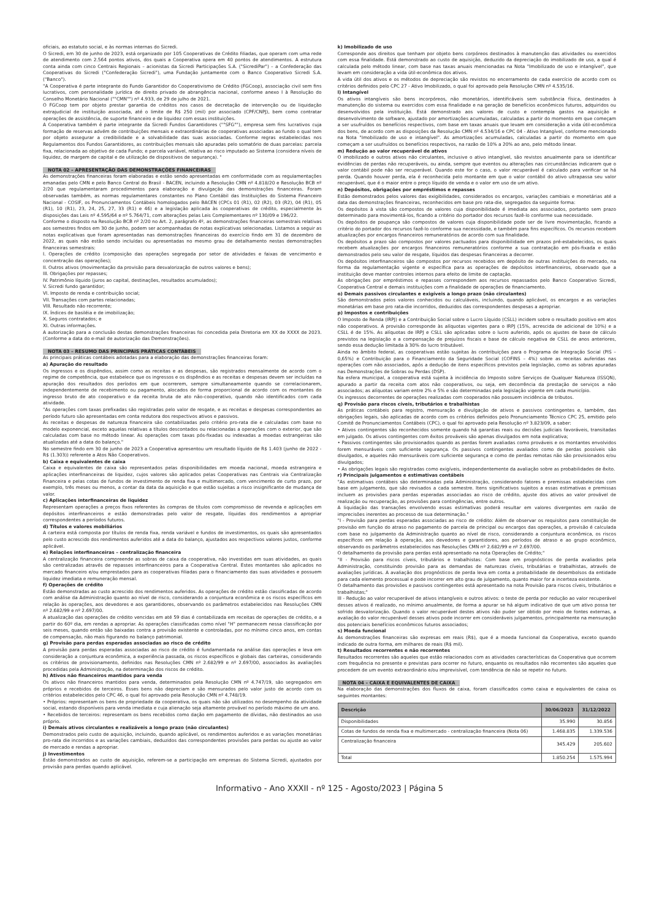oficiais, ao estatuto social, e às normas internas do Sicredi.
O Sicredi, em 30 de junho de 2023, está organizado por 105 Cooperativas de Crédito filiadas, que operam com uma rede de atendimento com 2.564 pontos ativos, dos quais a Cooperativa opera em 40 pontos de atendimentos. A estrutura conta ainda com cinco Centrais Regionais – acionistas da Sicredi Participações S.A. ("SicrediPar") – a Confederação das Cooperativas do Sicredi ("Confederação Sicredi"), uma Fundação juntamente com o Banco Cooperativo Sicredi S.A. ("Banco").
"A Cooperativa é parte integrante do Fundo Garantidor do Cooperativismo de Crédito (FGCoop), associação civil sem fins lucrativos, com personalidade jurídica de direito privado de abrangência nacional, conforme anexo I à Resolução do Conselho Monetário Nacional (""CMN"") nº 4.933, de 29 de julho de 2021.
O FGCoop tem por objeto prestar garantia de créditos nos casos de decretação de intervenção ou de liquidação extrajudicial de instituição associada, até o limite de R$ 250 (mil) por associado (CPF/CNPJ), bem como contratar operações de assistência, de suporte financeiro e de liquidez com essas instituições.
A Cooperativa também é parte integrante da Sicredi Fundos Garantidores (""SFG""), empresa sem fins lucrativos cuja formação de reservas advém de contribuições mensais e extraordinárias de cooperativas associadas ao fundo o qual tem por objeto assegurar a credibilidade e a solvabilidade das suas associadas. Conforme regras estabelecidas nos Regulamentos dos Fundos Garantidores, as contribuições mensais são apuradas pelo somatório de duas parcelas: parcela fixa, relacionada ao objetivo de cada Fundo; e parcela variável, relativa ao risco imputado ao Sistema (considera níveis de liquidez, de margem de capital e de utilização de dispositivos de segurança). "
NOTA 02 – APRESENTAÇÃO DAS DEMONSTRAÇÕES FINANCEIRAS
As demonstrações financeiras foram elaboradas e estão sendo apresentadas em conformidade com as regulamentações emanadas pelo CMN e pelo Banco Central do Brasil - BACEN, incluindo a Resolução CMN nº 4.818/20 e Resolução BCB nº 2/20 que regulamentaram procedimentos para elaboração e divulgação das demonstrações financeiras. Foram observadas também, as normas regulamentares constantes no Plano Contábil das Instituições do Sistema Financeiro Nacional - COSIF, os Pronunciamentos Contábeis homologados pelo BACEN (CPCs 01 (R1), 02 (R2), 03 (R2), 04 (R1), 05 (R1), 10 (R1), 23, 24, 25, 27, 33 (R1) e 46) e a legislação aplicada às cooperativas de crédito, especialmente às disposições das Leis nº 4.595/64 e nº 5.764/71, com alterações pelas Leis Complementares nº 130/09 e 196/22.
Conforme o disposto na Resolução BCB nº 2/20 no Art. 2, parágrafo 4º, as demonstrações financeiras semestrais relativas aos semestres findos em 30 de junho, podem ser acompanhadas de notas explicativas selecionadas. Listamos a seguir as notas explicativas que foram apresentadas nas demonstrações financeiras do exercício findo em 31 de dezembro de 2022, as quais não estão sendo incluídas ou apresentadas no mesmo grau de detalhamento nestas demonstrações financeiras semestrais:
I. Operações de crédito (composição das operações segregada por setor de atividades e faixas de vencimento e concentração das operações);
II. Outros ativos (movimentação da provisão para desvalorização de outros valores e bens);
III. Obrigações por repasses;
IV. Patrimônio líquido (juros ao capital, destinações, resultados acumulados);
V. Sicredi fundo garantidor;
VI. Imposto de renda e contribuição social;
VII. Transações com partes relacionadas;
VIII. Resultado não recorrente;
IX. Índices de basiléia e de imobilização;
X. Seguros contratados; e
XI. Outras informações.
A autorização para a conclusão destas demonstrações financeiras foi concedida pela Diretoria em XX de XXXX de 2023. (Conforme a data do e-mail de autorização das Demonstrações).
NOTA 03 – RESUMO DAS PRINCIPAIS PRÁTICAS CONTÁBEIS
As principais práticas contábeis adotadas para a elaboração das demonstrações financeiras foram:
a) Apuração do resultado
Os ingressos e os dispêndios, assim como as receitas e as despesas, são registrados mensalmente de acordo com o regime de competência, que estabelece que os ingressos e os dispêndios e as receitas e despesas devem ser incluídas na apuração dos resultados dos períodos em que ocorrerem, sempre simultaneamente quando se correlacionarem, independentemente de recebimento ou pagamento, alocados de forma proporcional de acordo com os montantes do ingresso bruto de ato cooperativo e da receita bruta de ato não-cooperativo, quando não identificados com cada atividade.
"As operações com taxas prefixadas são registradas pelo valor de resgate, e as receitas e despesas correspondentes ao período futuro são apresentadas em conta redutora dos respectivos ativos e passivos.
As receitas e despesas de natureza financeira são contabilizadas pelo critério pro-rata die e calculadas com base no modelo exponencial, exceto aquelas relativas a títulos descontados ou relacionadas a operações com o exterior, que são calculadas com base no método linear. As operações com taxas pós-fixadas ou indexadas a moedas estrangeiras são atualizadas até a data do balanço."
No semestre findo em 30 de junho de 2023 a Cooperativa apresentou um resultado líquido de R$ 1.403 (junho de 2022 - R$ (1.303)) referente a Atos Não Cooperativos.
b) Caixa e equivalentes de caixa
Caixa e equivalentes de caixa são representados pelas disponibilidades em moeda nacional, moeda estrangeira e aplicações interfinanceiras de liquidez, cujos valores são aplicados pelas Cooperativas nas Centrais via Centralização Financeira e pelas cotas de fundos de investimento de renda fixa e multimercado, com vencimento de curto prazo, por exemplo, três meses ou menos, a contar da data da aquisição e que estão sujeitas a risco insignificante de mudança de valor.
c) Aplicações interfinanceiras de liquidez
Representam operações a preços fixos referentes às compras de títulos com compromisso de revenda e aplicações em depósitos interfinanceiros e estão demonstradas pelo valor de resgate, líquidas dos rendimentos a apropriar correspondentes a períodos futuros.
d) Títulos e valores mobiliários
A carteira está composta por títulos de renda fixa, renda variável e fundos de investimentos, os quais são apresentados pelo custo acrescido dos rendimentos auferidos até a data do balanço, ajustados aos respectivos valores justos, conforme aplicável.
e) Relações interfinanceiras – centralização financeira
A centralização financeira compreende as sobras de caixa da cooperativa, não investidas em suas atividades, as quais são centralizadas através de repasses interfinanceiros para a Cooperativa Central. Estes montantes são aplicados no mercado financeiro e/ou emprestados para as cooperativas filiadas para o financiamento das suas atividades e possuem liquidez imediata e remuneração mensal.
f) Operações de crédito
Estão demonstradas ao custo acrescido dos rendimentos auferidos. As operações de crédito estão classificadas de acordo com análise da Administração quanto ao nível de risco, considerando a conjuntura econômica e os riscos específicos em relação às operações, aos devedores e aos garantidores, observando os parâmetros estabelecidos nas Resoluções CMN nº 2.682/99 e nº 2.697/00.
A atualização das operações de crédito vencidas em até 59 dias é contabilizada em receitas de operações de crédito, e a partir do 60º dia, em rendas a apropriar. As operações classificadas como nível "H" permanecem nessa classificação por seis meses, quando então são baixadas contra a provisão existente e controladas, por no mínimo cinco anos, em contas de compensação, não mais figurando no balanço patrimonial.
g) Provisão para perdas esperadas associadas ao risco de crédito
A provisão para perdas esperadas associadas ao risco de crédito é fundamentada na análise das operações e leva em consideração a conjuntura econômica, a experiência passada, os riscos específicos e globais das carteiras, considerando os critérios de provisionamento, definidos nas Resoluções CMN nº 2.682/99 e nº 2.697/00, associados às avaliações procedidas pela Administração, na determinação dos riscos de crédito.
h) Ativos não financeiros mantidos para venda
Os ativos não financeiros mantidos para venda, determinados pela Resolução CMN nº 4.747/19, são segregados em próprios e recebidos de terceiros. Esses bens não depreciam e são mensurados pelo valor justo de acordo com os critérios estabelecidos pelo CPC 46, o qual foi aprovado pela Resolução CMN nº 4.748/19.
• Próprios: representam os bens de propriedade da cooperativa, os quais não são utilizados no desempenho da atividade social, estando disponíveis para venda imediata e cuja alienação seja altamente provável no período máximo de um ano.
• Recebidos de terceiros: representam os bens recebidos como dação em pagamento de dívidas, não destinados ao uso próprio.
i) Demais ativos circulantes e realizáveis a longo prazo (não circulantes)
Demonstrados pelo custo de aquisição, incluindo, quando aplicável, os rendimentos auferidos e as variações monetárias pro-rata die incorridos e as variações cambiais, deduzidos das correspondentes provisões para perdas ou ajuste ao valor de mercado e rendas a apropriar.
j) Investimentos
Estão demonstrados ao custo de aquisição, referem-se a participação em empresas do Sistema Sicredi, ajustados por provisão para perdas quando aplicável.
k) Imobilizado de uso
Corresponde aos direitos que tenham por objeto bens corpóreos destinados à manutenção das atividades ou exercidos com essa finalidade. Está demonstrado ao custo de aquisição, deduzido da depreciação do imobilizado de uso, a qual é calculada pelo método linear, com base nas taxas anuais mencionadas na Nota "Imobilizado de uso e intangível", que levam em consideração a vida útil-econômica dos ativos.
A vida útil dos ativos e os métodos de depreciação são revistos no encerramento de cada exercício de acordo com os critérios definidos pelo CPC 27 - Ativo Imobilizado, o qual foi aprovado pela Resolução CMN nº 4.535/16.
l) Intangível
Os ativos intangíveis são bens incorpóreos, não monetários, identificáveis sem substância física, destinados à manutenção do sistema ou exercidos com essa finalidade e na geração de benefícios econômicos futuros, adquiridos ou desenvolvidos pela instituição. Está demonstrado aos valores de custo e contempla gastos na aquisição e desenvolvimento de software, ajustado por amortizações acumuladas, calculadas a partir do momento em que começam a ser usufruídos os benefícios respectivos, com base em taxas anuais que levam em consideração a vida útil-econômica dos bens, de acordo com as disposições da Resolução CMN nº 4.534/16 e CPC 04 - Ativo Intangível, conforme mencionado na Nota "Imobilizado de uso e intangível". As amortizações acumuladas, calculadas a partir do momento em que começam a ser usufruídos os benefícios respectivos, na razão de 10% a 20% ao ano, pelo método linear.
m) Redução ao valor recuperável de ativos
O imobilizado e outros ativos não circulantes, inclusive o ativo intangível, são revistos anualmente para se identificar evidências de perdas não recuperáveis, ou ainda, sempre que eventos ou alterações nas circunstâncias indicarem que o valor contábil pode não ser recuperável. Quando este for o caso, o valor recuperável é calculado para verificar se há perda. Quando houver perda, ela é reconhecida pelo montante em que o valor contábil do ativo ultrapassa seu valor recuperável, que é o maior entre o preço líquido de venda e o valor em uso de um ativo.
n) Depósitos, obrigações por empréstimos e repasses
Estão demonstrados pelos valores das exigibilidades, considerados os encargos, variações cambiais e monetárias até a data das demonstrações financeiras, reconhecidos em base pro rata-die, segregados da seguinte forma:
Os depósitos à vista são compostos de valores cuja disponibilidade é imediata aos associados, portanto sem prazo determinado para movimentá-los, ficando a critério do portador dos recursos fazê-lo conforme sua necessidade.
Os depósitos de poupança são compostos de valores cuja disponibilidade pode ser de livre movimentação, ficando a critério do portador dos recursos fazê-lo conforme sua necessidade, e também para fins específicos. Os recursos recebem atualizações por encargos financeiros remuneratórios de acordo com sua finalidade.
Os depósitos a prazo são compostos por valores pactuados para disponibilidade em prazos pré-estabelecidos, os quais recebem atualizações por encargos financeiros remuneratórios conforme a sua contratação em pós-fixada e estão demonstrados pelo seu valor de resgate, líquidos das despesas financeiras a decorrer.
Os depósitos interfinanceiros são compostos por recursos recebidos em depósito de outras instituições do mercado, na forma da regulamentação vigente e específica para as operações de depósitos interfinanceiros, observado que a instituição deve manter controles internos para efeito de limite de captação.
As obrigações por empréstimos e repasses correspondem aos recursos repassados pelo Banco Cooperativo Sicredi, Cooperativa Central e demais instituições com a finalidade de operações de financiamento.
o) Demais passivos circulantes e exigíveis a longo prazo (não circulantes)
São demonstrados pelos valores conhecidos ou calculáveis, incluindo, quando aplicável, os encargos e as variações monetárias em base pro rata-die incorridos, deduzidos das correspondentes despesas a apropriar.
p) Impostos e contribuições
O Imposto de Renda (IRPJ) e a Contribuição Social sobre o Lucro Líquido (CSLL) incidem sobre o resultado positivo em atos não cooperativos. A provisão corresponde às alíquotas vigentes para o IRPJ (15%, acrescida de adicional de 10%) e a CSLL é de 15%. As alíquotas de IRPJ e CSLL são aplicadas sobre o lucro auferido, após os ajustes de base de cálculo previstos na legislação e a compensação de prejuízos fiscais e base de cálculo negativa de CSLL de anos anteriores, sendo essa dedução limitada à 30% do lucro tributável.
Ainda no âmbito federal, as cooperativas estão sujeitas às contribuições para o Programa de Integração Social (PIS – 0,65%) e Contribuição para o Financiamento da Seguridade Social (COFINS – 4%) sobre as receitas auferidas nas operações com não associados, após a dedução de itens específicos previstos pela legislação, como as sobras apuradas nas Demonstrações de Sobras ou Perdas (DSP).
Na esfera municipal, a cooperativa está sujeita à incidência do Imposto sobre Serviços de Qualquer Natureza (ISSQN), apurado a partir da receita com atos não cooperativos, ou seja, em decorrência da prestação de serviços a não associados; as alíquotas variam entre 2% e 5% e são determinadas pela legislação vigente em cada município.
Os ingressos decorrentes de operações realizadas com cooperados não possuem incidência de tributos.
q) Provisão para riscos cíveis, tributários e trabalhistas
As práticas contábeis para registro, mensuração e divulgação de ativos e passivos contingentes e, também, das obrigações legais, são aplicadas de acordo com os critérios definidos pelo Pronunciamento Técnico CPC 25, emitido pelo Comitê de Pronunciamentos Contábeis (CPC), o qual foi aprovado pela Resolução nº 3.823/09, a saber:
• Ativos contingentes são reconhecidos somente quando há garantias reais ou decisões judiciais favoráveis, transitadas em julgado. Os ativos contingentes com êxitos prováveis são apenas divulgados em nota explicativa;
• Passivos contingentes são provisionados quando as perdas forem avaliadas como prováveis e os montantes envolvidos forem mensuráveis com suficiente segurança. Os passivos contingentes avaliados como de perdas possíveis são divulgados, e aqueles não mensuráveis com suficiente segurança e como de perdas remotas não são provisionados e/ou divulgados;
• As obrigações legais são registradas como exigíveis, independentemente da avaliação sobre as probabilidades de êxito.
r) Principais julgamentos e estimativas contábeis
"As estimativas contábeis são determinadas pela Administração, considerando fatores e premissas estabelecidas com base em julgamento, que são revisados a cada semestre. Itens significativos sujeitos a essas estimativas e premissas incluem as provisões para perdas esperadas associadas ao risco de crédito, ajuste dos ativos ao valor provável de realização ou recuperação, as provisões para contingências, entre outros.
A liquidação das transações envolvendo essas estimativas poderá resultar em valores divergentes em razão de imprecisões inerentes ao processo de sua determinação."
"I - Provisão para perdas esperadas associadas ao risco de crédito: Além de observar os requisitos para constituição de provisão em função do atraso no pagamento de parcela de principal ou encargos das operações, a provisão é calculada com base no julgamento da Administração quanto ao nível de risco, considerando a conjuntura econômica, os riscos específicos em relação à operação, aos devedores e garantidores, aos períodos de atraso e ao grupo econômico, observando os parâmetros estabelecidos nas Resoluções CMN nº 2.682/99 e nº 2.697/00.
O detalhamento da provisão para perdas está apresentado na nota Operações de Crédito;"
"II - Provisão para riscos cíveis, tributários e trabalhistas: Com base em prognósticos de perda avaliados pela Administração, constituindo provisão para as demandas de naturezas cíveis, tributárias e trabalhistas, através de avaliações jurídicas. A avaliação dos prognósticos de perda leva em conta a probabilidade de desembolsos da entidade para cada elemento processual e pode incorrer em alto grau de julgamento, quanto maior for a incerteza existente.
O detalhamento das provisões e passivos contingentes está apresentado na nota Provisão para riscos cíveis, tributários e trabalhistas;"
III - Redução ao valor recuperável de ativos intangíveis e outros ativos: o teste de perda por redução ao valor recuperável desses ativos é realizado, no mínimo anualmente, de forma a apurar se há algum indicativo de que um ativo possa ter sofrido desvalorização. Quando o valor recuperável destes ativos não puder ser obtido por meio de fontes externas, a avaliação do valor recuperável desses ativos pode incorrer em consideráveis julgamentos, principalmente na mensuração dos potenciais benefícios econômicos futuros associados;
s) Moeda funcional
As demonstrações financeiras são expresas em reais (R$), que é a moeda funcional da Cooperativa, exceto quando indicado de outra forma, em milhares de reais (R$ mil).
t) Resultados recorrentes e não recorrentes
Resultados recorrentes são aqueles que estão relacionados com as atividades características da Cooperativa que ocorrem com frequência no presente e previstas para ocorrer no futuro, enquanto os resultados não recorrentes são aqueles que procedem de um evento extraordinário e/ou imprevisível, com tendência de não se repetir no futuro.
NOTA 04 – CAIXA E EQUIVALENTES DE CAIXA
Na elaboração das demonstrações dos fluxos de caixa, foram classificados como caixa e equivalentes de caixa os seguintes montantes:
| Descrição | 30/06/2023 | 31/12/2022 |
| --- | --- | --- |
| Disponibilidades | 35.990 | 30.856 |
| Cotas de fundos de renda fixa e multimercado - centralização financeira (Nota 06) | 1.468.835 | 1.339.536 |
| Centralização financeira | 345.429 | 205.602 |
| Total | 1.850.254 | 1.575.994 |
Informativo - Ano XXXII - nº 125 - Agosto/2023 | Página 5